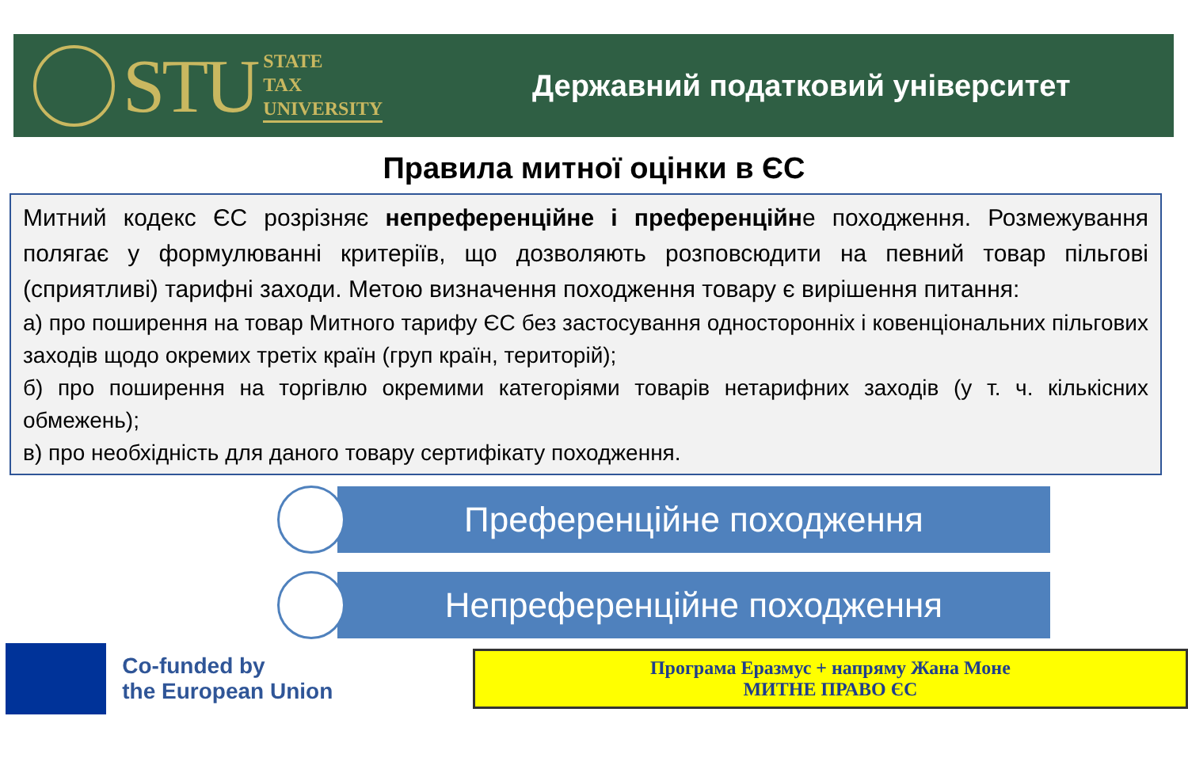STU
STATE
TAX
UNIVERSITY
Державний податковий університет
Правила митної оцінки в ЄС
Митний кодекс ЄС розрізняє непреференційне і преференційне походження. Розмежування полягає у формулюванні критеріїв, що дозволяють розповсюдити на певний товар пільгові (сприятливі) тарифні заходи. Метою визначення походження товару є вирішення питання:
а) про поширення на товар Митного тарифу ЄС без застосування односторонніх і ковенціональних пільгових заходів щодо окремих третіх країн (груп країн, територій);
б) про поширення на торгівлю окремими категоріями товарів нетарифних заходів (у т. ч. кількісних обмежень);
в) про необхідність для даного товару сертифікату походження.
Преференційне походження
Непреференційне походження
Co-funded by
the European Union
Програма Еразмус + напряму Жана Моне
МИТНЕ ПРАВО ЄС